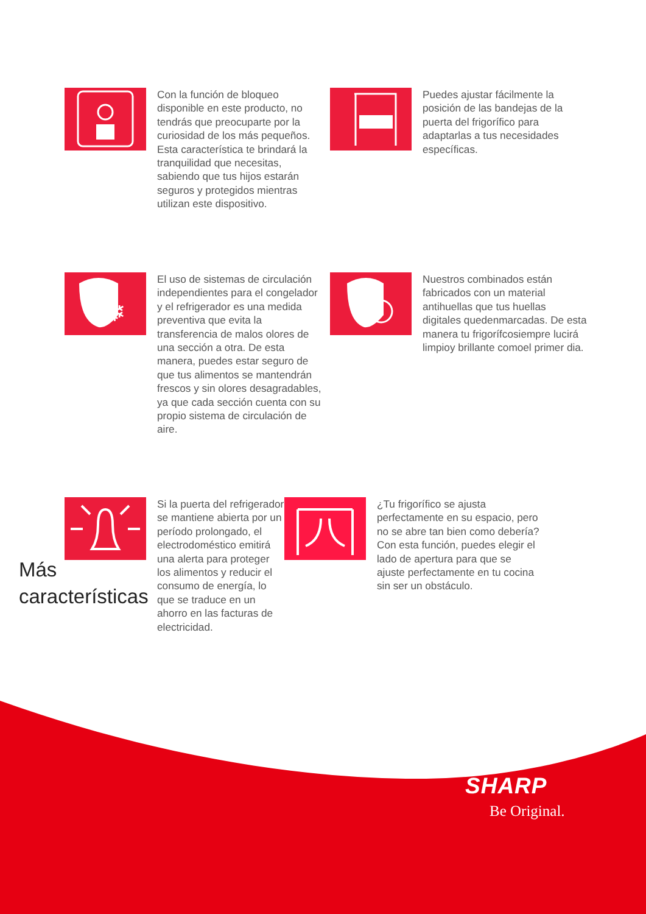Con la función de bloqueo disponible en este producto, no tendrás que preocuparte por la curiosidad de los más pequeños. Esta característica te brindará la tranquilidad que necesitas, sabiendo que tus hijos estarán seguros y protegidos mientras utilizan este dispositivo.
Puedes ajustar fácilmente la posición de las bandejas de la puerta del frigorífico para adaptarlas a tus necesidades específicas.
❄
El uso de sistemas de circulación independientes para el congelador y el refrigerador es una medida preventiva que evita la transferencia de malos olores de una sección a otra. De esta manera, puedes estar seguro de que tus alimentos se mantendrán frescos y sin olores desagradables, ya que cada sección cuenta con su propio sistema de circulación de aire.
Nuestros combinados están fabricados con un material antihuellas que tus huellas digitales quedenmarcadas. De esta manera tu frigorífcosiempre lucirá limpioy brillante comoel primer dia.
Más
características
Si la puerta del refrigerador se mantiene abierta por un período prolongado, el electrodoméstico emitirá una alerta para proteger los alimentos y reducir el consumo de energía, lo que se traduce en un ahorro en las facturas de electricidad.
¿Tu frigorífico se ajusta perfectamente en su espacio, pero no se abre tan bien como debería? Con esta función, puedes elegir el lado de apertura para que se ajuste perfectamente en tu cocina sin ser un obstáculo.
SHARP
Be Original.